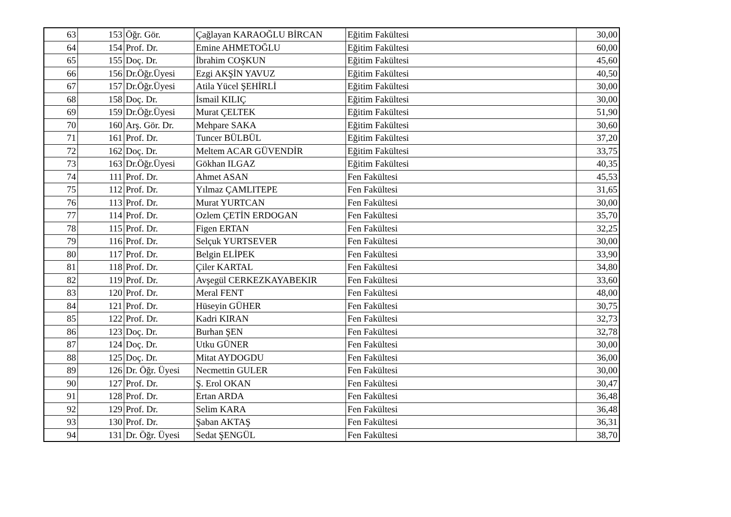| 63 | 153 | Öğr. Gör. | Çağlayan KARAOĞLU BİRCAN | Eğitim Fakültesi | 30,00 |
| 64 | 154 | Prof. Dr. | Emine AHMETOĞLU | Eğitim Fakültesi | 60,00 |
| 65 | 155 | Doç. Dr. | İbrahim COŞKUN | Eğitim Fakültesi | 45,60 |
| 66 | 156 | Dr.Öğr.Üyesi | Ezgi AKŞİN YAVUZ | Eğitim Fakültesi | 40,50 |
| 67 | 157 | Dr.Öğr.Üyesi | Atila Yücel ŞEHİRLİ | Eğitim Fakültesi | 30,00 |
| 68 | 158 | Doç. Dr. | İsmail KILIÇ | Eğitim Fakültesi | 30,00 |
| 69 | 159 | Dr.Öğr.Üyesi | Murat ÇELTEK | Eğitim Fakültesi | 51,90 |
| 70 | 160 | Arş. Gör. Dr. | Mehpare SAKA | Eğitim Fakültesi | 30,60 |
| 71 | 161 | Prof. Dr. | Tuncer BÜLBÜL | Eğitim Fakültesi | 37,20 |
| 72 | 162 | Doç. Dr. | Meltem ACAR GÜVENDİR | Eğitim Fakültesi | 33,75 |
| 73 | 163 | Dr.Öğr.Üyesi | Gökhan ILGAZ | Eğitim Fakültesi | 40,35 |
| 74 | 111 | Prof. Dr. | Ahmet ASAN | Fen Fakültesi | 45,53 |
| 75 | 112 | Prof. Dr. | Yılmaz ÇAMLITEPE | Fen Fakültesi | 31,65 |
| 76 | 113 | Prof. Dr. | Murat YURTCAN | Fen Fakültesi | 30,00 |
| 77 | 114 | Prof. Dr. | Ozlem ÇETİN ERDOGAN | Fen Fakültesi | 35,70 |
| 78 | 115 | Prof. Dr. | Figen ERTAN | Fen Fakültesi | 32,25 |
| 79 | 116 | Prof. Dr. | Selçuk YURTSEVER | Fen Fakültesi | 30,00 |
| 80 | 117 | Prof. Dr. | Belgin ELİPEK | Fen Fakültesi | 33,90 |
| 81 | 118 | Prof. Dr. | Çiler KARTAL | Fen Fakültesi | 34,80 |
| 82 | 119 | Prof. Dr. | Avşegül CERKEZKAYABEKIR | Fen Fakültesi | 33,60 |
| 83 | 120 | Prof. Dr. | Meral FENT | Fen Fakültesi | 48,00 |
| 84 | 121 | Prof. Dr. | Hüseyin GÜHER | Fen Fakültesi | 30,75 |
| 85 | 122 | Prof. Dr. | Kadri KIRAN | Fen Fakültesi | 32,73 |
| 86 | 123 | Doç. Dr. | Burhan ŞEN | Fen Fakültesi | 32,78 |
| 87 | 124 | Doç. Dr. | Utku GÜNER | Fen Fakültesi | 30,00 |
| 88 | 125 | Doç. Dr. | Mitat AYDOGDU | Fen Fakültesi | 36,00 |
| 89 | 126 | Dr. Öğr. Üyesi | Necmettin GULER | Fen Fakültesi | 30,00 |
| 90 | 127 | Prof. Dr. | Ş. Erol OKAN | Fen Fakültesi | 30,47 |
| 91 | 128 | Prof. Dr. | Ertan ARDA | Fen Fakültesi | 36,48 |
| 92 | 129 | Prof. Dr. | Selim KARA | Fen Fakültesi | 36,48 |
| 93 | 130 | Prof. Dr. | Şaban AKTAŞ | Fen Fakültesi | 36,31 |
| 94 | 131 | Dr. Öğr. Üyesi | Sedat ŞENGÜL | Fen Fakültesi | 38,70 |